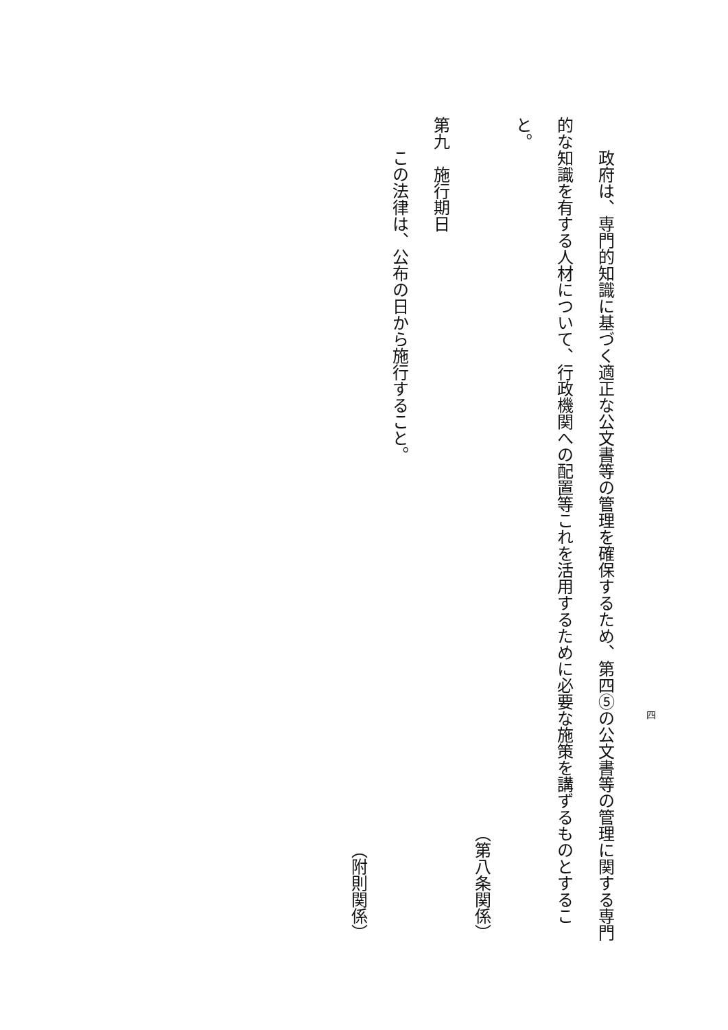政府は、専門的知識に基づく適正な公文書等の管理を確保するため、第四⑤の公文書等の管理に関する専門的な知識を有する人材について、行政機関への配置等これを活用するために必要な施策を講ずるものとすること。
（第八条関係）
第九　施行期日
　　この法律は、公布の日から施行すること。
（附則関係）
四